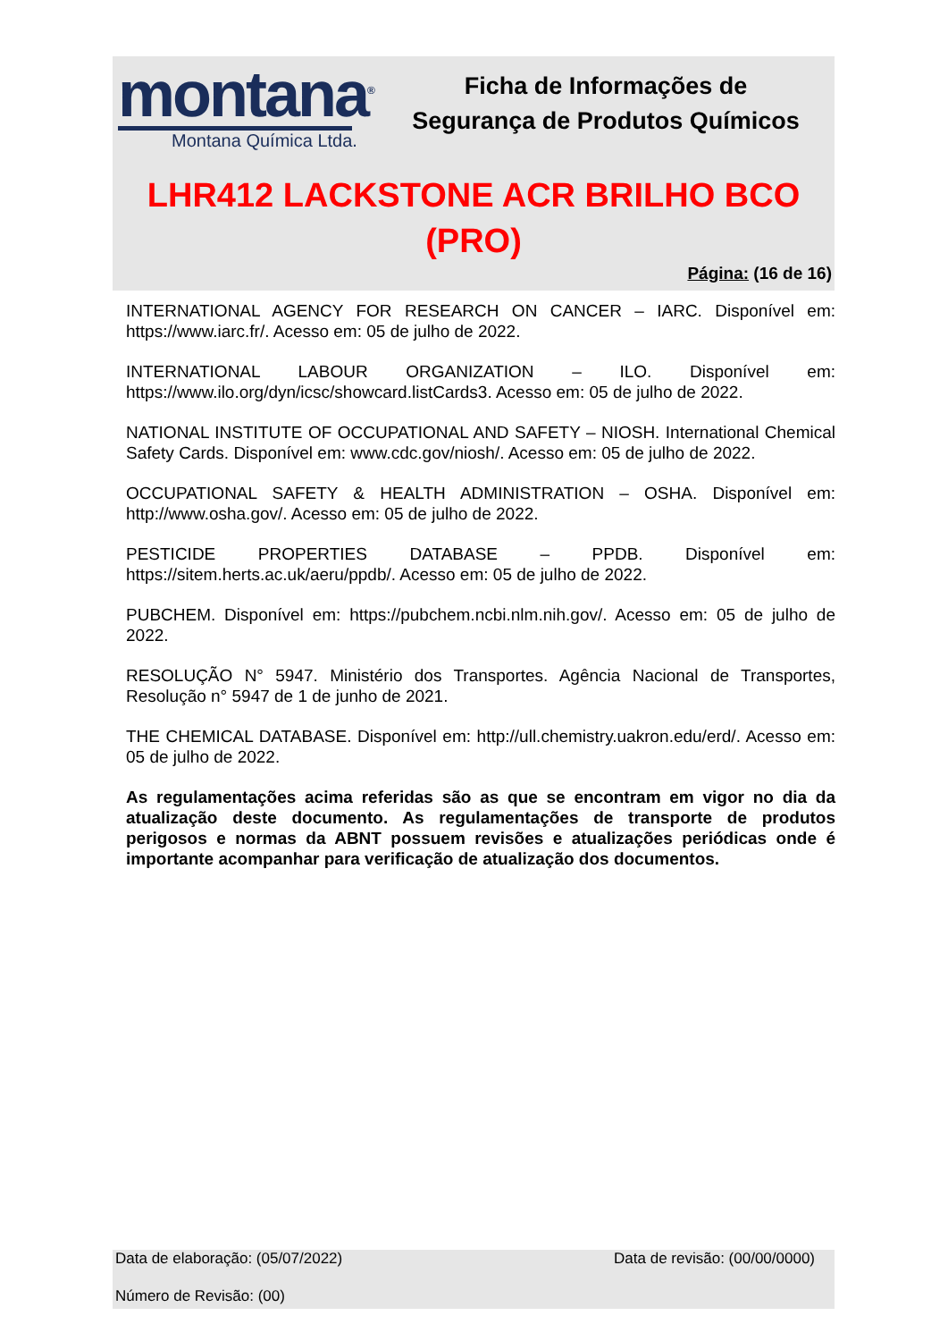montana<sup>®</sup>
Montana Química Ltda.
Ficha de Informações de
Segurança de Produtos Químicos
LHR412 LACKSTONE ACR BRILHO BCO
(PRO)
Página: (16 de 16)
INTERNATIONAL AGENCY FOR RESEARCH ON CANCER – IARC. Disponível em: https://www.iarc.fr/. Acesso em: 05 de julho de 2022.
INTERNATIONAL LABOUR ORGANIZATION – ILO. Disponível em: https://www.ilo.org/dyn/icsc/showcard.listCards3. Acesso em: 05 de julho de 2022.
NATIONAL INSTITUTE OF OCCUPATIONAL AND SAFETY – NIOSH. International Chemical Safety Cards. Disponível em: www.cdc.gov/niosh/. Acesso em: 05 de julho de 2022.
OCCUPATIONAL SAFETY & HEALTH ADMINISTRATION – OSHA. Disponível em: http://www.osha.gov/. Acesso em: 05 de julho de 2022.
PESTICIDE PROPERTIES DATABASE – PPDB. Disponível em: https://sitem.herts.ac.uk/aeru/ppdb/. Acesso em: 05 de julho de 2022.
PUBCHEM. Disponível em: https://pubchem.ncbi.nlm.nih.gov/. Acesso em: 05 de julho de 2022.
RESOLUÇÃO N° 5947. Ministério dos Transportes. Agência Nacional de Transportes, Resolução n° 5947 de 1 de junho de 2021.
THE CHEMICAL DATABASE. Disponível em: http://ull.chemistry.uakron.edu/erd/. Acesso em: 05 de julho de 2022.
As regulamentações acima referidas são as que se encontram em vigor no dia da atualização deste documento. As regulamentações de transporte de produtos perigosos e normas da ABNT possuem revisões e atualizações periódicas onde é importante acompanhar para verificação de atualização dos documentos.
Data de elaboração: (05/07/2022) Data de revisão: (00/00/0000)
Número de Revisão: (00)